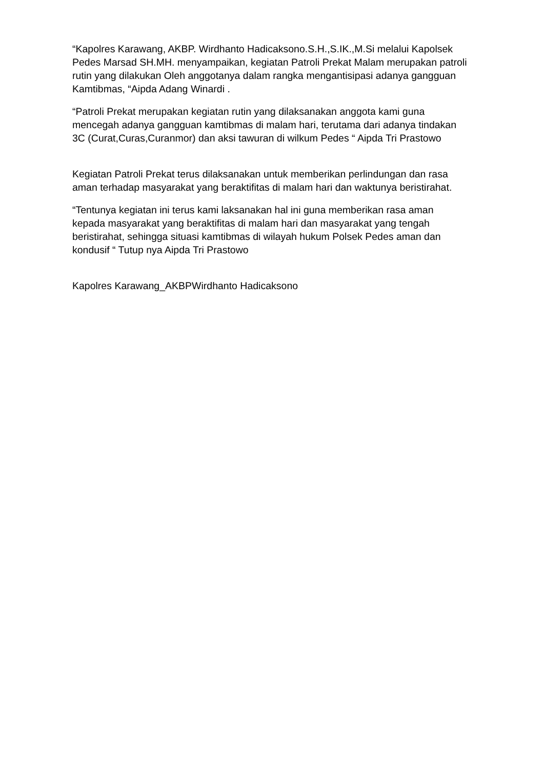“Kapolres Karawang, AKBP. Wirdhanto Hadicaksono.S.H.,S.IK.,M.Si melalui Kapolsek Pedes Marsad SH.MH. menyampaikan, kegiatan Patroli Prekat Malam merupakan patroli rutin yang dilakukan Oleh anggotanya dalam rangka mengantisipasi adanya gangguan Kamtibmas, “Aipda Adang Winardi .
“Patroli Prekat merupakan kegiatan rutin yang dilaksanakan anggota kami guna mencegah adanya gangguan kamtibmas di malam hari, terutama dari adanya tindakan 3C (Curat,Curas,Curanmor) dan aksi tawuran di wilkum Pedes “ Aipda Tri Prastowo
Kegiatan Patroli Prekat terus dilaksanakan untuk memberikan perlindungan dan rasa aman terhadap masyarakat yang beraktifitas di malam hari dan waktunya beristirahat.
“Tentunya kegiatan ini terus kami laksanakan hal ini guna memberikan rasa aman kepada masyarakat yang beraktifitas di malam hari dan masyarakat yang tengah beristirahat, sehingga situasi kamtibmas di wilayah hukum Polsek Pedes aman dan kondusif “ Tutup nya Aipda Tri Prastowo
Kapolres Karawang_AKBPWirdhanto Hadicaksono